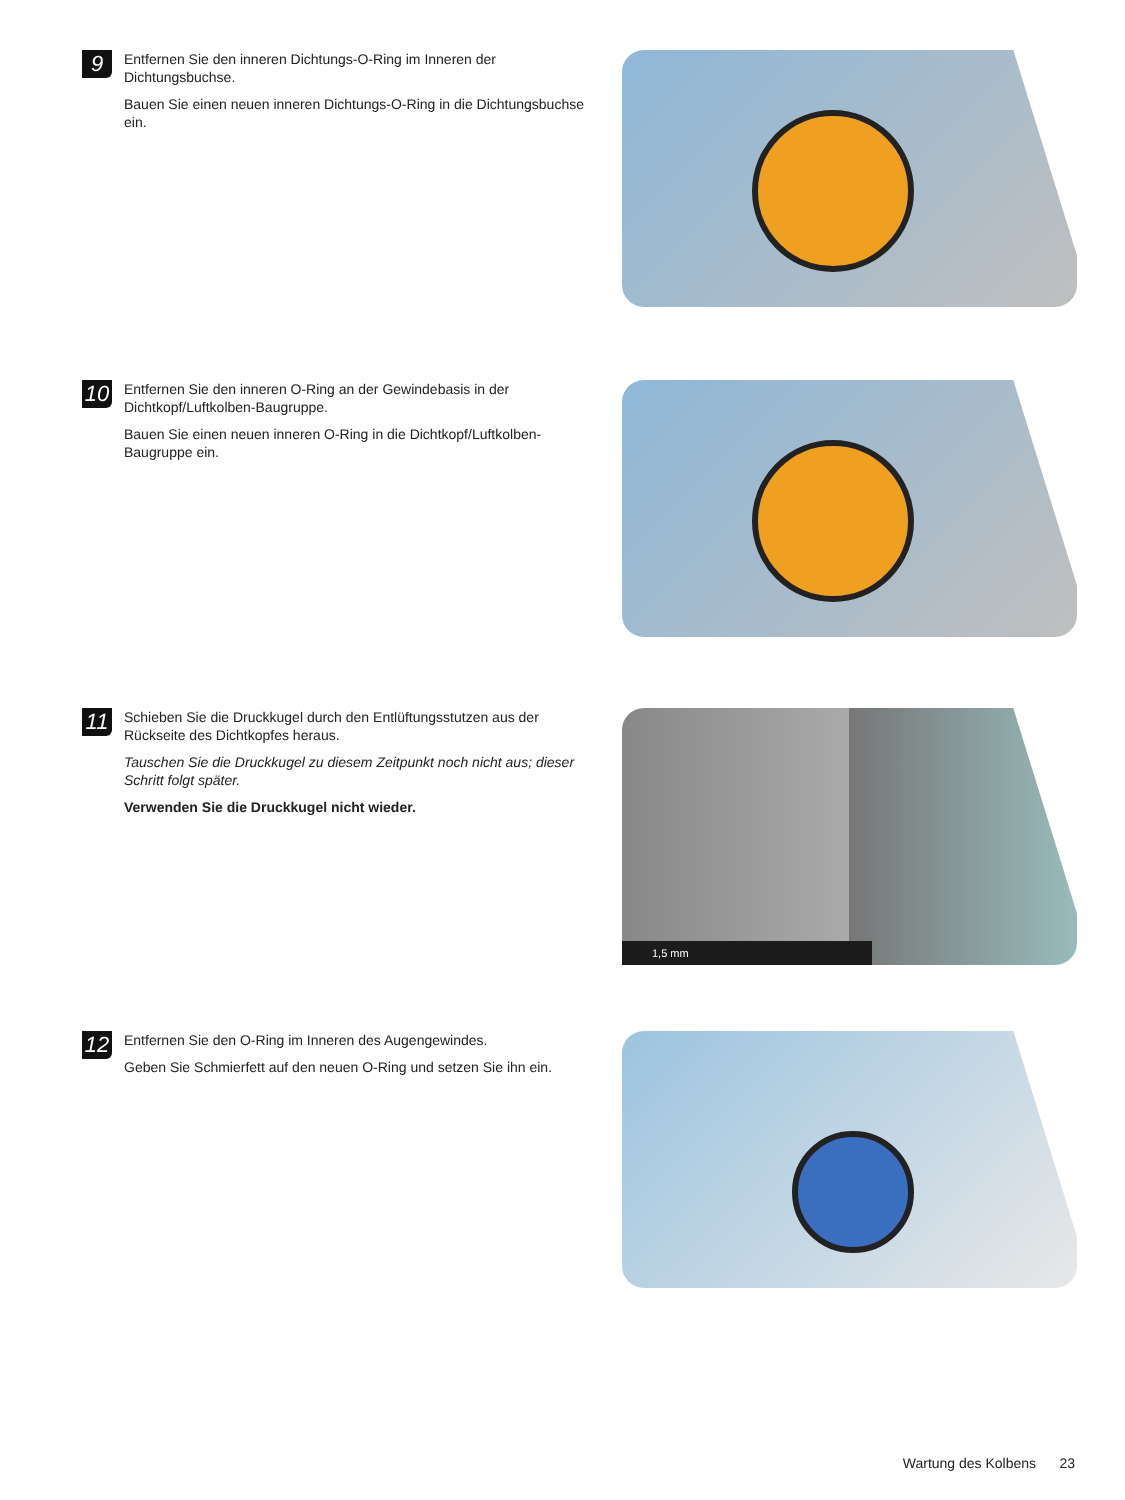9
Entfernen Sie den inneren Dichtungs-O-Ring im Inneren der Dichtungsbuchse.
Bauen Sie einen neuen inneren Dichtungs-O-Ring in die Dichtungsbuchse ein.
10
Entfernen Sie den inneren O-Ring an der Gewindebasis in der Dichtkopf/Luftkolben-Baugruppe.
Bauen Sie einen neuen inneren O-Ring in die Dichtkopf/Luftkolben-Baugruppe ein.
11
Schieben Sie die Druckkugel durch den Entlüftungsstutzen aus der Rückseite des Dichtkopfes heraus.
Tauschen Sie die Druckkugel zu diesem Zeitpunkt noch nicht aus; dieser Schritt folgt später.
Verwenden Sie die Druckkugel nicht wieder.
1,5 mm
12
Entfernen Sie den O-Ring im Inneren des Augengewindes.
Geben Sie Schmierfett auf den neuen O-Ring und setzen Sie ihn ein.
Wartung des Kolbens 23